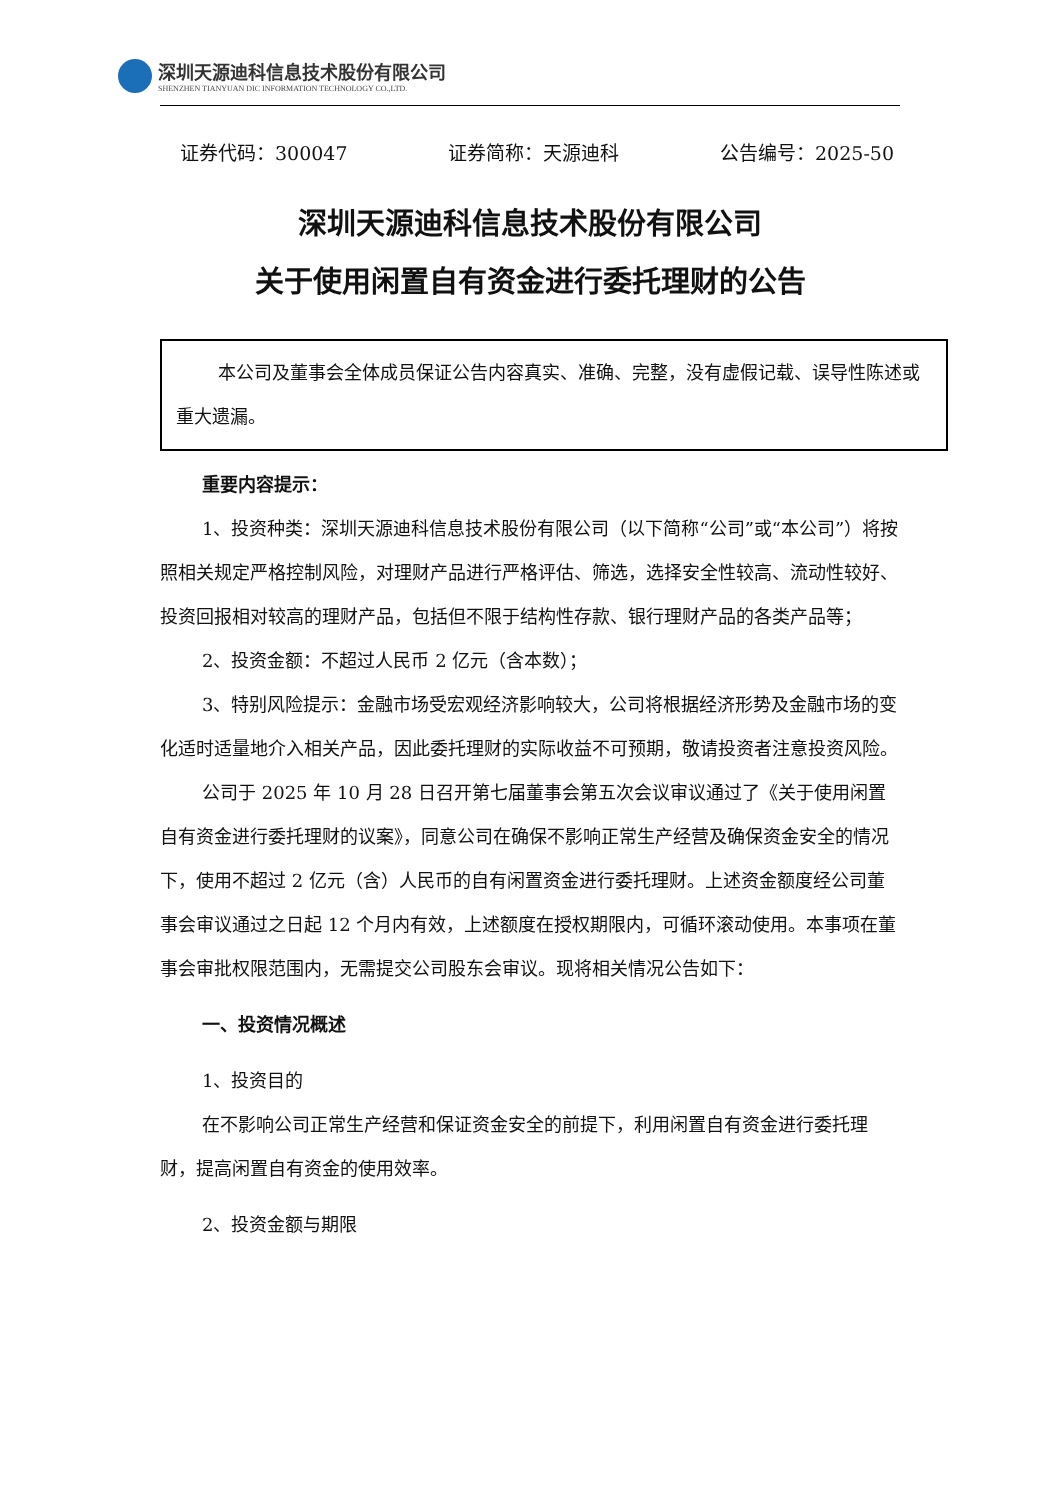深圳天源迪科信息技术股份有限公司
SHENZHEN TIANYUAN DIC INFORMATION TECHNOLOGY CO.,LTD.
证券代码：300047 证券简称：天源迪科 公告编号：2025-50
深圳天源迪科信息技术股份有限公司
关于使用闲置自有资金进行委托理财的公告
本公司及董事会全体成员保证公告内容真实、准确、完整，没有虚假记载、误导性陈述或重大遗漏。
重要内容提示：
1、投资种类：深圳天源迪科信息技术股份有限公司（以下简称“公司”或“本公司”）将按照相关规定严格控制风险，对理财产品进行严格评估、筛选，选择安全性较高、流动性较好、投资回报相对较高的理财产品，包括但不限于结构性存款、银行理财产品的各类产品等；
2、投资金额：不超过人民币 2 亿元（含本数）；
3、特别风险提示：金融市场受宏观经济影响较大，公司将根据经济形势及金融市场的变化适时适量地介入相关产品，因此委托理财的实际收益不可预期，敬请投资者注意投资风险。
公司于 2025 年 10 月 28 日召开第七届董事会第五次会议审议通过了《关于使用闲置自有资金进行委托理财的议案》，同意公司在确保不影响正常生产经营及确保资金安全的情况下，使用不超过 2 亿元（含）人民币的自有闲置资金进行委托理财。上述资金额度经公司董事会审议通过之日起 12 个月内有效，上述额度在授权期限内，可循环滚动使用。本事项在董事会审批权限范围内，无需提交公司股东会审议。现将相关情况公告如下：
一、投资情况概述
1、投资目的
在不影响公司正常生产经营和保证资金安全的前提下，利用闲置自有资金进行委托理财，提高闲置自有资金的使用效率。
2、投资金额与期限